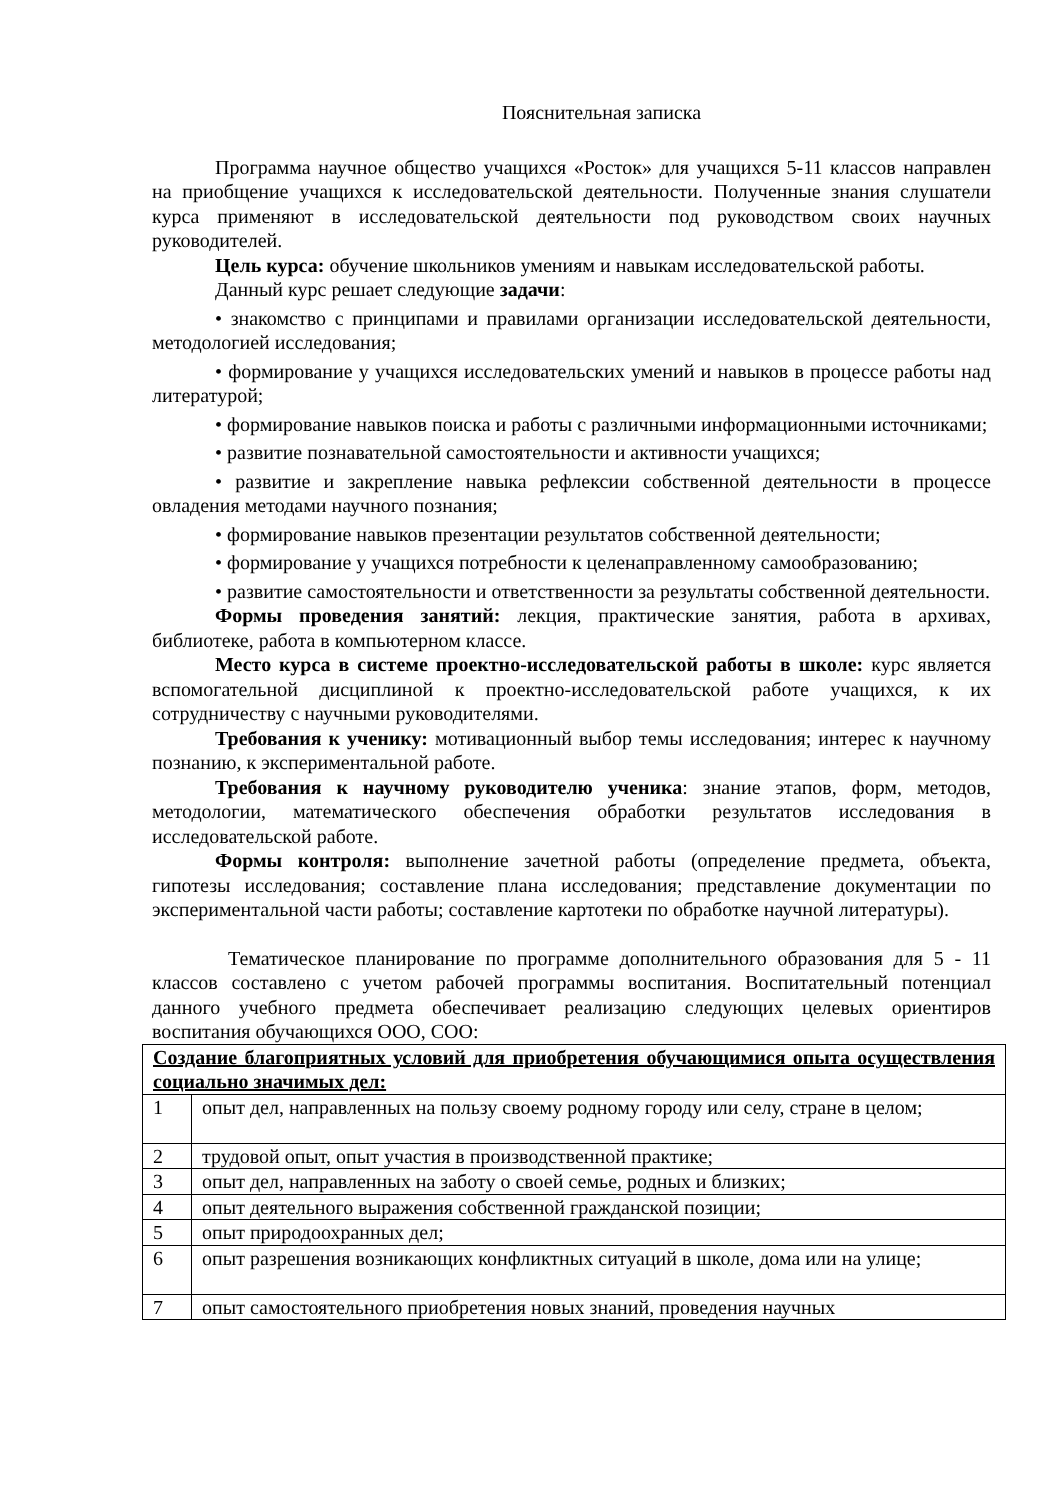Пояснительная записка
Программа научное общество учащихся «Росток» для учащихся 5-11 классов направлен на приобщение учащихся к исследовательской деятельности. Полученные знания слушатели курса применяют в исследовательской деятельности под руководством своих научных руководителей.
Цель курса: обучение школьников умениям и навыкам исследовательской работы.
Данный курс решает следующие задачи:
• знакомство с принципами и правилами организации исследовательской деятельности, методологией исследования;
• формирование у учащихся исследовательских умений и навыков в процессе работы над литературой;
• формирование навыков поиска и работы с различными информационными источниками;
• развитие познавательной самостоятельности и активности учащихся;
• развитие и закрепление навыка рефлексии собственной деятельности в процессе овладения методами научного познания;
• формирование навыков презентации результатов собственной деятельности;
• формирование у учащихся потребности к целенаправленному самообразованию;
• развитие самостоятельности и ответственности за результаты собственной деятельности.
Формы проведения занятий: лекция, практические занятия, работа в архивах, библиотеке, работа в компьютерном классе.
Место курса в системе проектно-исследовательской работы в школе: курс является вспомогательной дисциплиной к проектно-исследовательской работе учащихся, к их сотрудничеству с научными руководителями.
Требования к ученику: мотивационный выбор темы исследования; интерес к научному познанию, к экспериментальной работе.
Требования к научному руководителю ученика: знание этапов, форм, методов, методологии, математического обеспечения обработки результатов исследования в исследовательской работе.
Формы контроля: выполнение зачетной работы (определение предмета, объекта, гипотезы исследования; составление плана исследования; представление документации по экспериментальной части работы; составление картотеки по обработке научной литературы).
Тематическое планирование по программе дополнительного образования для 5 - 11 классов составлено с учетом рабочей программы воспитания. Воспитательный потенциал данного учебного предмета обеспечивает реализацию следующих целевых ориентиров воспитания обучающихся ООО, СОО:
| Создание благоприятных условий для приобретения обучающимися опыта осуществления социально значимых дел: | |
| 1 | опыт дел, направленных на пользу своему родному городу или селу, стране в целом; |
| 2 | трудовой опыт, опыт участия в производственной практике; |
| 3 | опыт дел, направленных на заботу о своей семье, родных и близких; |
| 4 | опыт деятельного выражения собственной гражданской позиции; |
| 5 | опыт природоохранных дел; |
| 6 | опыт разрешения возникающих конфликтных ситуаций в школе, дома или на улице; |
| 7 | опыт самостоятельного приобретения новых знаний, проведения научных |